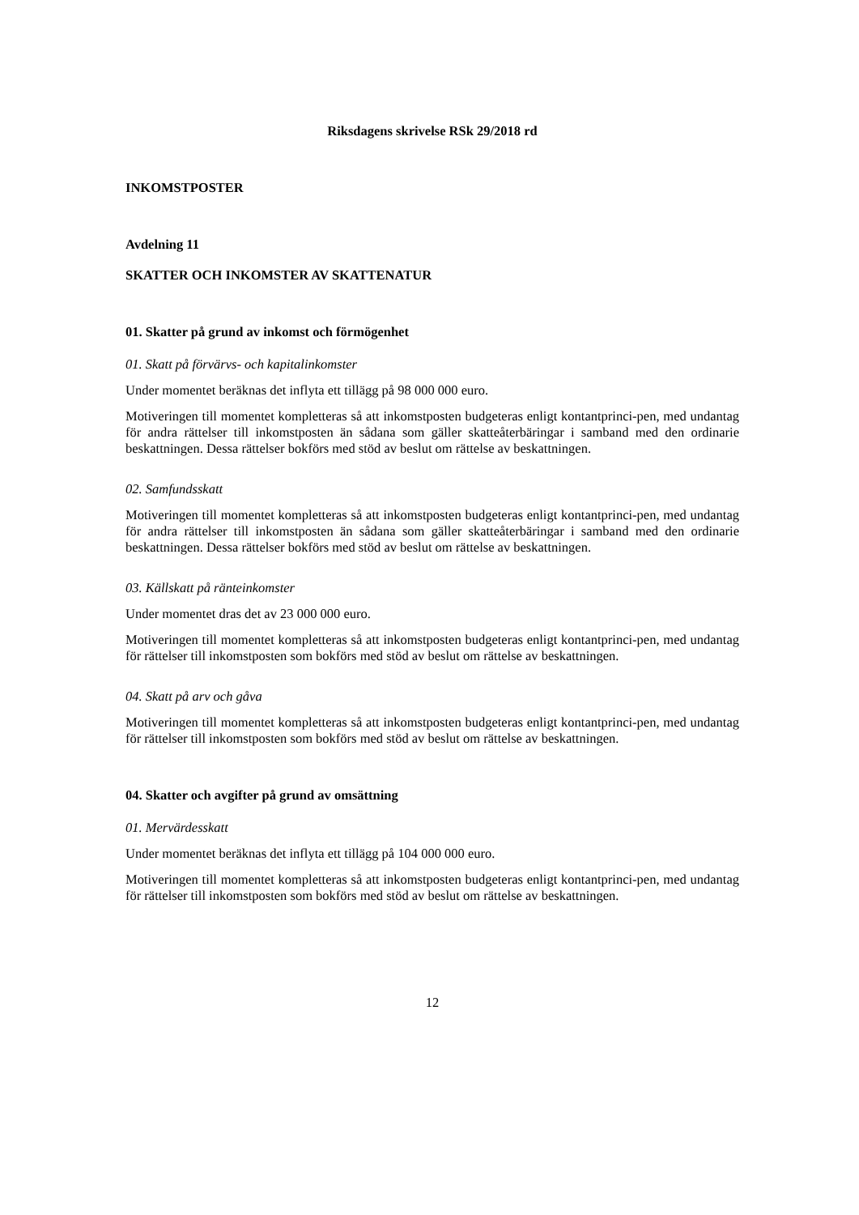Riksdagens skrivelse RSk 29/2018 rd
INKOMSTPOSTER
Avdelning 11
SKATTER OCH INKOMSTER AV SKATTENATUR
01. Skatter på grund av inkomst och förmögenhet
01. Skatt på förvärvs- och kapitalinkomster
Under momentet beräknas det inflyta ett tillägg på 98 000 000 euro.
Motiveringen till momentet kompletteras så att inkomstposten budgeteras enligt kontantprinci-pen, med undantag för andra rättelser till inkomstposten än sådana som gäller skatteåterbäringar i samband med den ordinarie beskattningen. Dessa rättelser bokförs med stöd av beslut om rättelse av beskattningen.
02. Samfundsskatt
Motiveringen till momentet kompletteras så att inkomstposten budgeteras enligt kontantprinci-pen, med undantag för andra rättelser till inkomstposten än sådana som gäller skatteåterbäringar i samband med den ordinarie beskattningen. Dessa rättelser bokförs med stöd av beslut om rättelse av beskattningen.
03. Källskatt på ränteinkomster
Under momentet dras det av 23 000 000 euro.
Motiveringen till momentet kompletteras så att inkomstposten budgeteras enligt kontantprinci-pen, med undantag för rättelser till inkomstposten som bokförs med stöd av beslut om rättelse av beskattningen.
04. Skatt på arv och gåva
Motiveringen till momentet kompletteras så att inkomstposten budgeteras enligt kontantprinci-pen, med undantag för rättelser till inkomstposten som bokförs med stöd av beslut om rättelse av beskattningen.
04. Skatter och avgifter på grund av omsättning
01. Mervärdesskatt
Under momentet beräknas det inflyta ett tillägg på 104 000 000 euro.
Motiveringen till momentet kompletteras så att inkomstposten budgeteras enligt kontantprinci-pen, med undantag för rättelser till inkomstposten som bokförs med stöd av beslut om rättelse av beskattningen.
12